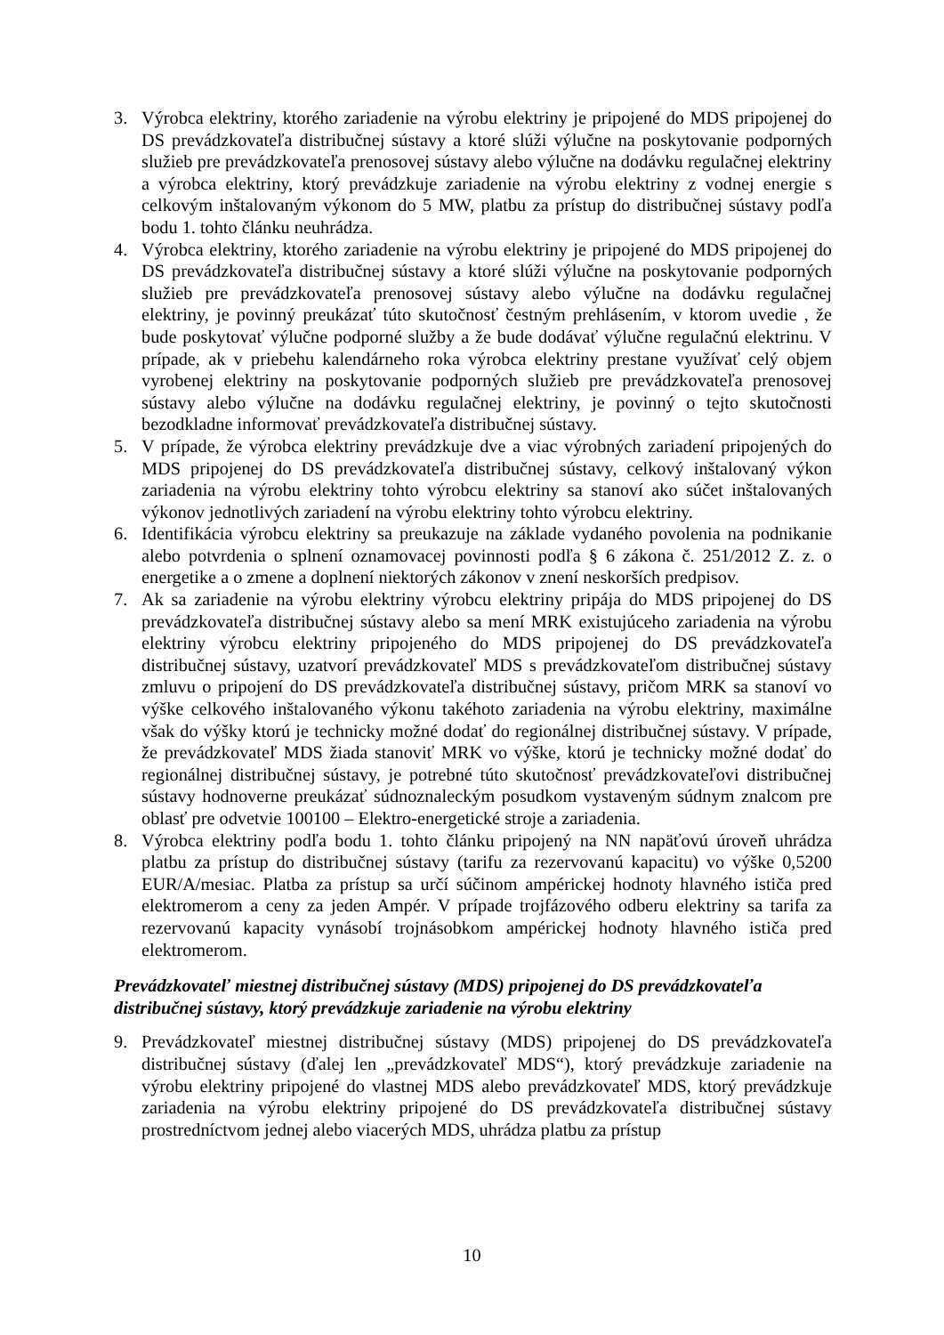3. Výrobca elektriny, ktorého zariadenie na výrobu elektriny je pripojené do MDS pripojenej do DS prevádzkovateľa distribučnej sústavy a ktoré slúži výlučne na poskytovanie podporných služieb pre prevádzkovateľa prenosovej sústavy alebo výlučne na dodávku regulačnej elektriny a výrobca elektriny, ktorý prevádzkuje zariadenie na výrobu elektriny z vodnej energie s celkovým inštalovaným výkonom do 5 MW, platbu za prístup do distribučnej sústavy podľa bodu 1. tohto článku neuhrádza.
4. Výrobca elektriny, ktorého zariadenie na výrobu elektriny je pripojené do MDS pripojenej do DS prevádzkovateľa distribučnej sústavy a ktoré slúži výlučne na poskytovanie podporných služieb pre prevádzkovateľa prenosovej sústavy alebo výlučne na dodávku regulačnej elektriny, je povinný preukázať túto skutočnosť čestným prehlásením, v ktorom uvedie , že bude poskytovať výlučne podporné služby a že bude dodávať výlučne regulačnú elektrinu. V prípade, ak v priebehu kalendárneho roka výrobca elektriny prestane využívať celý objem vyrobenej elektriny na poskytovanie podporných služieb pre prevádzkovateľa prenosovej sústavy alebo výlučne na dodávku regulačnej elektriny, je povinný o tejto skutočnosti bezodkladne informovať prevádzkovateľa distribučnej sústavy.
5. V prípade, že výrobca elektriny prevádzkuje dve a viac výrobných zariadení pripojených do MDS pripojenej do DS prevádzkovateľa distribučnej sústavy, celkový inštalovaný výkon zariadenia na výrobu elektriny tohto výrobcu elektriny sa stanoví ako súčet inštalovaných výkonov jednotlivých zariadení na výrobu elektriny tohto výrobcu elektriny.
6. Identifikácia výrobcu elektriny sa preukazuje na základe vydaného povolenia na podnikanie alebo potvrdenia o splnení oznamovacej povinnosti podľa § 6 zákona č. 251/2012 Z. z. o energetike a o zmene a doplnení niektorých zákonov v znení neskorších predpisov.
7. Ak sa zariadenie na výrobu elektriny výrobcu elektriny pripája do MDS pripojenej do DS prevádzkovateľa distribučnej sústavy alebo sa mení MRK existujúceho zariadenia na výrobu elektriny výrobcu elektriny pripojeného do MDS pripojenej do DS prevádzkovateľa distribučnej sústavy, uzatvorí prevádzkovateľ MDS s prevádzkovateľom distribučnej sústavy zmluvu o pripojení do DS prevádzkovateľa distribučnej sústavy, pričom MRK sa stanoví vo výške celkového inštalovaného výkonu takéhoto zariadenia na výrobu elektriny, maximálne však do výšky ktorú je technicky možné dodať do regionálnej distribučnej sústavy. V prípade, že prevádzkovateľ MDS žiada stanoviť MRK vo výške, ktorú je technicky možné dodať do regionálnej distribučnej sústavy, je potrebné túto skutočnosť prevádzkovateľovi distribučnej sústavy hodnoverne preukázať súdnoznaleckým posudkom vystaveným súdnym znalcom pre oblasť pre odvetvie 100100 – Elektro-energetické stroje a zariadenia.
8. Výrobca elektriny podľa bodu 1. tohto článku pripojený na NN napäťovú úroveň uhrádza platbu za prístup do distribučnej sústavy (tarifu za rezervovanú kapacitu) vo výške 0,5200 EUR/A/mesiac. Platba za prístup sa určí súčinom ampérickej hodnoty hlavného ističa pred elektromerom a ceny za jeden Ampér. V prípade trojfázového odberu elektriny sa tarifa za rezervovanú kapacity vynásobí trojnásobkom ampérickej hodnoty hlavného ističa pred elektromerom.
Prevádzkovateľ miestnej distribučnej sústavy (MDS) pripojenej do DS prevádzkovateľa distribučnej sústavy, ktorý prevádzkuje zariadenie na výrobu elektriny
9. Prevádzkovateľ miestnej distribučnej sústavy (MDS) pripojenej do DS prevádzkovateľa distribučnej sústavy (ďalej len „prevádzkovateľ MDS“), ktorý prevádzkuje zariadenie na výrobu elektriny pripojené do vlastnej MDS alebo prevádzkovateľ MDS, ktorý prevádzkuje zariadenia na výrobu elektriny pripojené do DS prevádzkovateľa distribučnej sústavy prostredníctvom jednej alebo viacerých MDS, uhrádza platbu za prístup
10